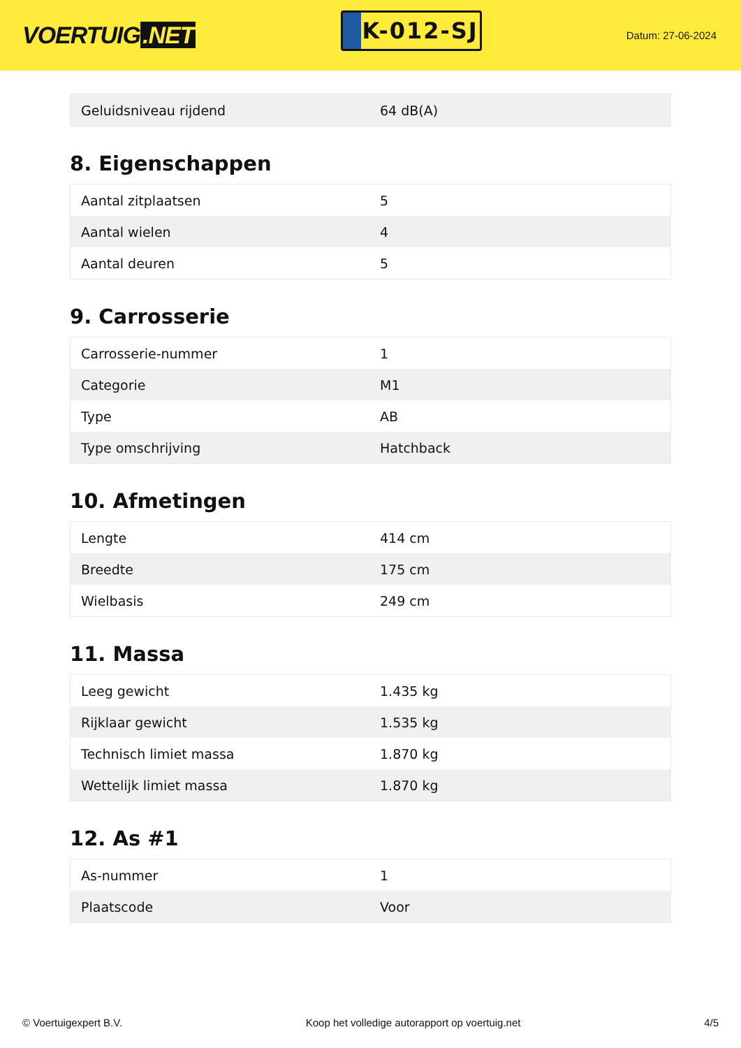VOERTUIG.NET
K-012-SJ
Datum: 27-06-2024
| Geluidsniveau rijdend | 64 dB(A) |
8. Eigenschappen
| Aantal zitplaatsen | 5 |
| Aantal wielen | 4 |
| Aantal deuren | 5 |
9. Carrosserie
| Carrosserie-nummer | 1 |
| Categorie | M1 |
| Type | AB |
| Type omschrijving | Hatchback |
10. Afmetingen
| Lengte | 414 cm |
| Breedte | 175 cm |
| Wielbasis | 249 cm |
11. Massa
| Leeg gewicht | 1.435 kg |
| Rijklaar gewicht | 1.535 kg |
| Technisch limiet massa | 1.870 kg |
| Wettelijk limiet massa | 1.870 kg |
12. As #1
| As-nummer | 1 |
| Plaatscode | Voor |
© Voertuigexpert B.V. Koop het volledige autorapport op voertuig.net 4/5